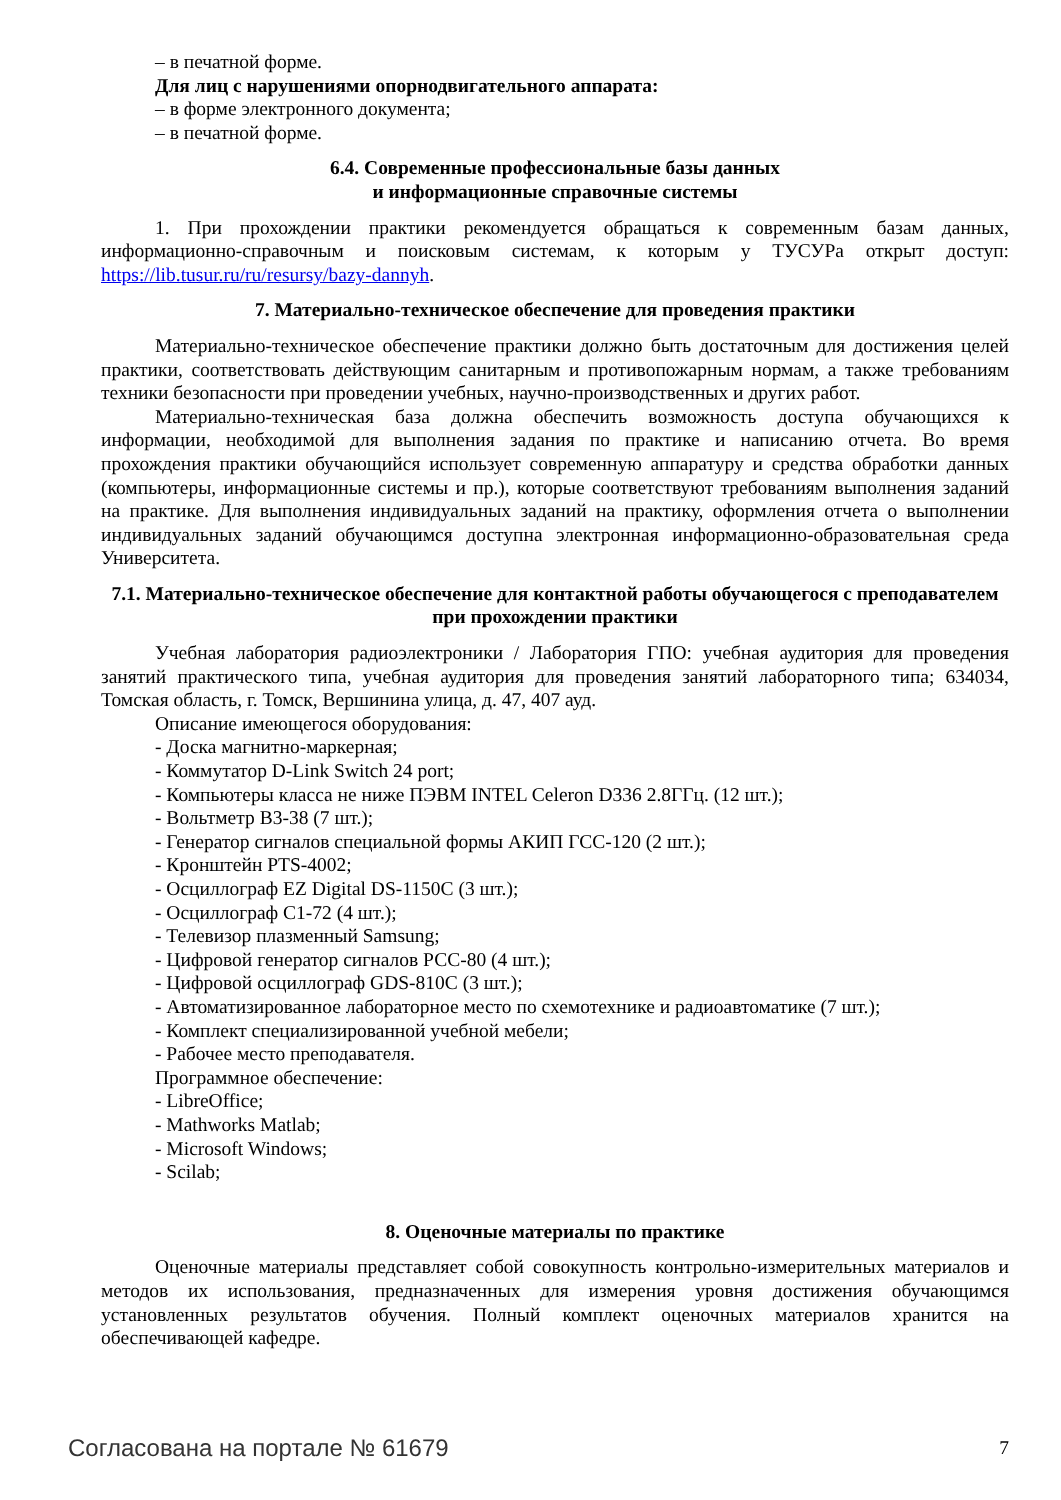– в печатной форме.
Для лиц с нарушениями опорнодвигательного аппарата:
– в форме электронного документа;
– в печатной форме.
6.4. Современные профессиональные базы данных
и информационные справочные системы
1. При прохождении практики рекомендуется обращаться к современным базам данных, информационно-справочным и поисковым системам, к которым у ТУСУРа открыт доступ: https://lib.tusur.ru/ru/resursy/bazy-dannyh.
7. Материально-техническое обеспечение для проведения практики
Материально-техническое обеспечение практики должно быть достаточным для достижения целей практики, соответствовать действующим санитарным и противопожарным нормам, а также требованиям техники безопасности при проведении учебных, научно-производственных и других работ.
Материально-техническая база должна обеспечить возможность доступа обучающихся к информации, необходимой для выполнения задания по практике и написанию отчета. Во время прохождения практики обучающийся использует современную аппаратуру и средства обработки данных (компьютеры, информационные системы и пр.), которые соответствуют требованиям выполнения заданий на практике. Для выполнения индивидуальных заданий на практику, оформления отчета о выполнении индивидуальных заданий обучающимся доступна электронная информационно-образовательная среда Университета.
7.1. Материально-техническое обеспечение для контактной работы обучающегося с преподавателем при прохождении практики
Учебная лаборатория радиоэлектроники / Лаборатория ГПО: учебная аудитория для проведения занятий практического типа, учебная аудитория для проведения занятий лабораторного типа; 634034, Томская область, г. Томск, Вершинина улица, д. 47, 407 ауд.
Описание имеющегося оборудования:
- Доска магнитно-маркерная;
- Коммутатор D-Link Switch 24 port;
- Компьютеры класса не ниже ПЭВМ INTEL Celeron D336 2.8ГГц. (12 шт.);
- Вольтметр В3-38 (7 шт.);
- Генератор сигналов специальной формы АКИП ГСС-120 (2 шт.);
- Кронштейн PTS-4002;
- Осциллограф EZ Digital DS-1150C (3 шт.);
- Осциллограф С1-72 (4 шт.);
- Телевизор плазменный Samsung;
- Цифровой генератор сигналов РСС-80 (4 шт.);
- Цифровой осциллограф GDS-810C (3 шт.);
- Автоматизированное лабораторное место по схемотехнике и радиоавтоматике (7 шт.);
- Комплект специализированной учебной мебели;
- Рабочее место преподавателя.
Программное обеспечение:
- LibreOffice;
- Mathworks Matlab;
- Microsoft Windows;
- Scilab;
8. Оценочные материалы по практике
Оценочные материалы представляет собой совокупность контрольно-измерительных материалов и методов их использования, предназначенных для измерения уровня достижения обучающимся установленных результатов обучения. Полный комплект оценочных материалов хранится на обеспечивающей кафедре.
Согласована на портале № 61679 7